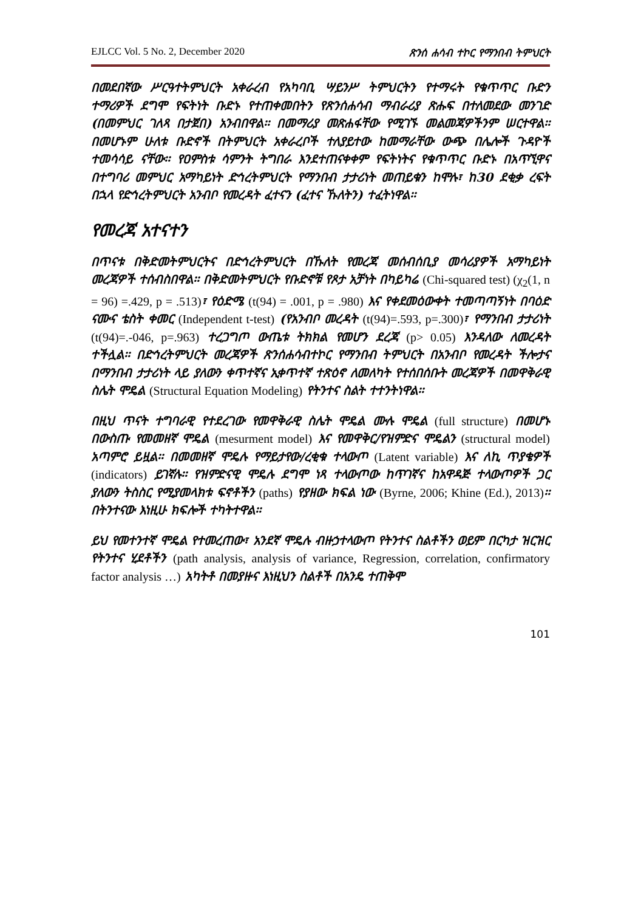EJLCC Vol. 5 No. 2, December 2020 ጽንሰ ሐሳብ ተኮር የማንበብ ትምህርት
በመደበኛው ሥርዓተትምህርት አቀራረብ የአካባቢ ሣይንሥ ትምህርትን የተማሩት የቁጥጥር ቡድን ተማሪዎች ደግሞ የፍትነት ቡድኑ የተጠቀመበትን የጽንሰሐሳብ ማብራሪያ ጽሑፍ በተለመደው መንገድ (በመምህር ገለጻ በታጀበ) አንብበዋል፡፡ በመማሪያ መጽሐፋቸው የሚገኙ መልመጃዎችንም ሠርተዋል፡፡ በመሆኑም ሁለቱ ቡድኖች በትምህርት አቀራረቦች ተለያይተው ከመማራቸው ውጭ በሌሎች ጉዳዮች ተመሳሳይ ናቸው፡፡ የዐምስቱ ሳምንት ትግበራ እንደተጠናቀቀም የፍትነትና የቁጥጥር ቡድኑ በአጥኚዋና በተግባሪ መምህር አማካይነት ድኅረትምህርት የማንበብ ታታሪነት መጠይቁን ከሞሉ፣ ከ30 ደቂቃ ረፍት በኋላ የድኅረትምህርት አንብቦ የመረዳት ፈተናን (ፈተና ኹለትን) ተፈትነዋል፡፡
የመረጃ አተናተን
በጥናቱ በቅድመትምህርትና በድኅረትምህርት በኹለት የመረጃ መሰብሰቢያ መሳሪያዎች አማካይነት መረጃዎች ተሰብስበዋል፡፡ በቅድመትምህርት የቡድኖቹ የጾታ አቻነት በካይካሬ (Chi-squared test) (χ<sub>2</sub>(1, n = 96) =.429, p = .513)፣ የዕድሜ (t(94) = .001, p = .980) እና የቀደመዕውቀት ተመጣጣኝነት በባዕድ ናሙና ቴስት ቀመር (Independent t-test) (የአንብቦ መረዳት (t(94)=.593, p=.300)፣ የማንበብ ታታሪነት (t(94)=.-046, p=.963) ተረጋግጦ ውጤቱ ትክክል የመሆን ደረጃ (p> 0.05) እንዳለው ለመረዳት ተችሏል፡፡ በድኅረትምህርት መረጃዎች ጽንሰሐሳብተኮር የማንበብ ትምህርት በአንብቦ የመረዳት ችሎታና በማንበብ ታታሪነት ላይ ያለውን ቀጥተኛና ኢቀጥተኛ ተጽዕኖ ለመለካት የተሰበሰቡት መረጃዎች በመዋቅራዊ ስሌት ሞዴል (Structural Equation Modeling) የትንተና ስልት ተተንትነዋል፡፡
በዚህ ጥናት ተግባራዊ የተደረገው የመዋቅራዊ ስሌት ሞዴል ሙሉ ሞዴል (full structure) በመሆኑ በውስጡ የመመዘኛ ሞዴል (mesurment model) እና የመዋቅር/የዝምድና ሞዴልን (structural model) አጣምሮ ይዟል፡፡ በመመዘኛ ሞዴሉ የማይታየው/ረቂቁ ተላውጦ (Latent variable) እና ለኪ ጥያቄዎች (indicators) ይገኛሉ፡፡ የዝምድናዊ ሞዴሉ ደግሞ ነጻ ተላውጦው ከጥገኛና ከአዋዳጅ ተላውጦዎች ጋር ያለውን ትስስር የሚያመላክቱ ፍኖቶችን (paths) የያዘው ክፍል ነው (Byrne, 2006; Khine (Ed.), 2013)፡፡ በትንተናው እነዚሁ ክፍሎች ተካትተዋል፡፡
ይህ የመተንተኛ ሞዴል የተመረጠው፣ አንደኛ ሞዴሉ ብዙኃተላውጦ የትንተና ስልቶችን ወይም በርካታ ዝርዝር የትንተና ሂደቶችን (path analysis, analysis of variance, Regression, correlation, confirmatory factor analysis …) አካትቶ በመያዙና እነዚህን ስልቶች በአንዴ ተጠቅሞ
101